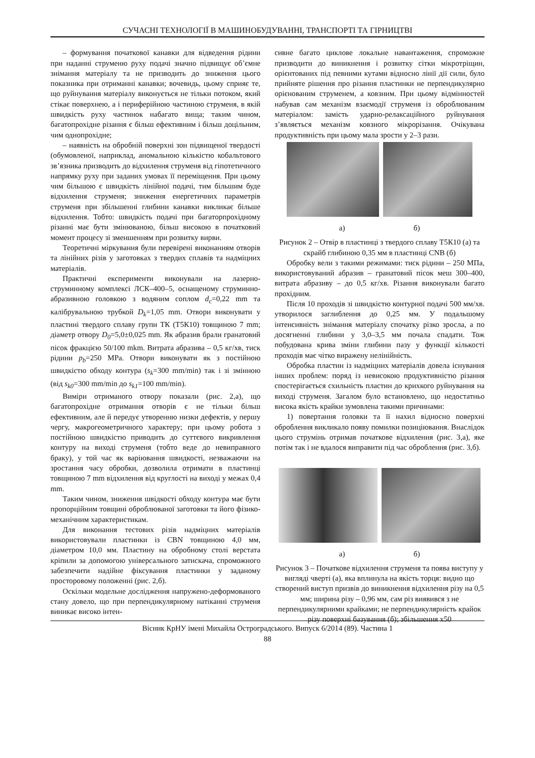СУЧАСНІ ТЕХНОЛОГІЇ В МАШИНОБУДУВАННІ, ТРАНСПОРТІ ТА ГІРНИЦТВІ
– формування початкової канавки для відведення рідини при наданні струменю руху подачі значно підвищує об’ємне знімання матеріалу та не призводить до зниження цього показника при отриманні канавки; вочевидь, цьому сприяє те, що руйнування матеріалу виконується не тільки потоком, який стікає поверхнею, а і периферійною частиною струменя, в якій швидкість руху частинок набагато вища; таким чином, багатопрохідне різання є більш ефективним і більш доцільним, чим однопрохідне;
– наявність на обробній поверхні зон підвищеної твердості (обумовленої, наприклад, аномальною кількістю кобальтового зв’язника призводить до відхилення струменя від гіпотетичного напрямку руху при заданих умовах її переміщення. При цьому чим більшою є швидкість лінійної подачі, тим більшим буде відхилення струменя; зниження енергетичних параметрів струменя при збільшенні глибини канавки викликає більше відхилення. Тобто: швидкість подачі при багаторпрохідному різанні має бути змінюваною, більш високою в початковий момент процесу зі зменшенням при розвитку вирви.
Теоретичні міркування були перевірені виконанням отворів та лінійних різів у заготовках з твердих сплавів та надміцних матеріалів.
Практичні експерименти виконували на лазерно-струминному комплексі ЛСК–400–5, оснащеному струминно-абразивною головкою з водяним соплом d<sub>c</sub>=0,22 mm та калібрувальною трубкой D<sub>k</sub>=1,05 mm. Отвори виконувати у пластині твердого сплаву групи ТК (Т5К10) товщиною 7 mm; діаметр отвору D<sub>0</sub>=5,0±0,025 mm. Як абразив брали гранатовий пісок фракцією 50/100 mkm. Витрата абразива – 0,5 кг/хв, тиск рідини p<sub>b</sub>=250 MPa. Отвори виконувати як з постійною швидкістю обходу контура (s<sub>k</sub>=300 mm/min) так і зі змінною (від s<sub>k0</sub>=300 mm/min до s<sub>k1</sub>=100 mm/min).
Виміри отриманого отвору показали (рис. 2,а), що багатопрохідне отримання отворів є не тільки більш ефективним, але й передує утворенню низки дефектів, у першу чергу, макрогеометричного характеру; при цьому робота з постійною швидкістю приводить до суттєвого викривлення контуру на виході струменя (тобто веде до невиправного браку), у той час як варіювання швидкості, незважаючи на зростання часу обробки, дозволила отримати в пластинці товщиною 7 mm відхилення від круглості на виході у межах 0,4 mm.
Таким чином, зниження швідкості обходу контура має бути пропорційним товщині оброблюваної заготовки та його фізико-механічним характеристикам.
Для виконання тестових різів надміцних матеріалів використовували пластинки із CBN товщиною 4,0 мм, діаметром 10,0 мм. Пластину на обробному столі верстата кріпили за допомогою універсального затискача, спроможного забезпечити надійне фіксування пластинки у заданому просторовому положенні (рис. 2,б).
Оскільки модельне дослідження напружено-деформованого стану довело, що при перпендикулярному натіканні струменя виникає високо інтен-
сивне багато циклове локальне навантаження, спроможне призводити до виникнення і розвитку сітки мікротріщин, орієнтованих під певними кутами відносно лінії дії сили, було прийняте рішення про різання пластинки не перпендикулярно орієнованим струменем, а ковзним. При цьому відмінностей набував сам механізм взаємодії струменя із оброблюваним матеріалом: замість ударно-релаксаційного руйнування з’являється механізм ковзного мікрорізання. Очікувана продуктивність при цьому мала зрости у 2–3 рази.
а) б)
Рисунок 2 – Отвір в пластинці з твердого сплаву Т5К10 (а) та скрайб глибиною 0,35 мм в пластинці CNB (б)
Обробку вели з такими режимами: тиск рідини – 250 МПа, використовуваний абразив – гранатовий пісок меш 300–400, витрата абразиву – до 0,5 кг/хв. Різання виконували багато прохідним.
Після 10 проходів зі швидкістю контурної подачі 500 мм/хв. утворилося заглиблення до 0,25 мм. У подальшому інтенсивність знімання матеріалу спочатку різко зросла, а по досягненні глибини у 3,0–3,5 мм почала спадати. Тож побудована крива зміни глибини пазу у функції кількості проходів має чітко виражену нелінійність.
Обробка пластин із надміцних матеріалів довела існування інших проблем: поряд із невисокою продуктивністю різання спостерігається схильність пластин до крихкого руйнування на виході струменя. Загалом було встановлено, що недостатньо висока якість крайки зумовлена такими причинами:
1) повертання головки та її нахил відносно поверхні оброблення викликало появу помилки позиціювання. Внаслідок цього струмінь отримав початкове відхилення (рис. 3,а), яке потім так і не вдалося виправити під час оброблення (рис. 3,б).
а) б)
Рисунок 3 – Початкове відхилення струменя та поява виступу у вигляді чверті (а), яка вплинула на якість торця: видно що створений виступ призвів до виникнення відхилення різу на 0,5 мм; ширина різу – 0,96 мм, сам різ виявився з не перпендикулярними крайками; не перпендикулярність крайок різу поверхні базування (б); збільшення х50
Вісник КрНУ імені Михайла Остроградського. Випуск 6/2014 (89). Частина 1
88